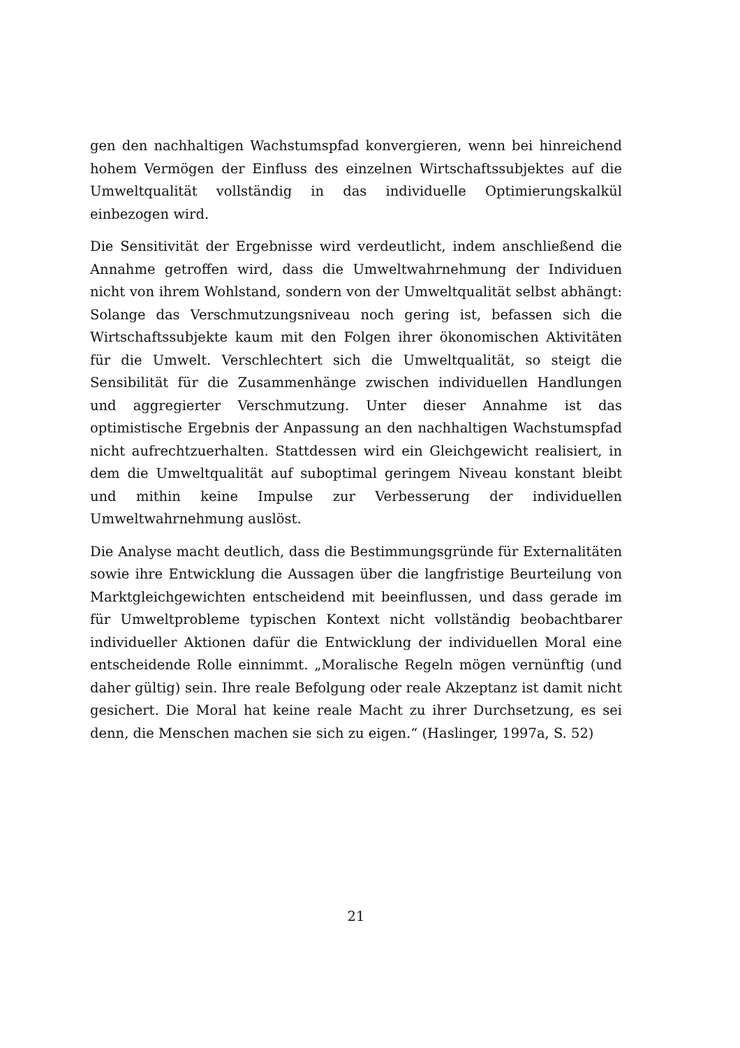gen den nachhaltigen Wachstumspfad konvergieren, wenn bei hinreichend hohem Vermögen der Einfluss des einzelnen Wirtschaftssubjektes auf die Umweltqualität vollständig in das individuelle Optimierungskalkül einbezogen wird.
Die Sensitivität der Ergebnisse wird verdeutlicht, indem anschließend die Annahme getroffen wird, dass die Umweltwahrnehmung der Individuen nicht von ihrem Wohlstand, sondern von der Umweltqualität selbst abhängt: Solange das Verschmutzungsniveau noch gering ist, befassen sich die Wirtschaftssubjekte kaum mit den Folgen ihrer ökonomischen Aktivitäten für die Umwelt. Verschlechtert sich die Umweltqualität, so steigt die Sensibilität für die Zusammenhänge zwischen individuellen Handlungen und aggregierter Verschmutzung. Unter dieser Annahme ist das optimistische Ergebnis der Anpassung an den nachhaltigen Wachstumspfad nicht aufrechtzuerhalten. Stattdessen wird ein Gleichgewicht realisiert, in dem die Umweltqualität auf suboptimal geringem Niveau konstant bleibt und mithin keine Impulse zur Verbesserung der individuellen Umweltwahrnehmung auslöst.
Die Analyse macht deutlich, dass die Bestimmungsgründe für Externalitäten sowie ihre Entwicklung die Aussagen über die langfristige Beurteilung von Marktgleichgewichten entscheidend mit beeinflussen, und dass gerade im für Umweltprobleme typischen Kontext nicht vollständig beobachtbarer individueller Aktionen dafür die Entwicklung der individuellen Moral eine entscheidende Rolle einnimmt. „Moralische Regeln mögen vernünftig (und daher gültig) sein. Ihre reale Befolgung oder reale Akzeptanz ist damit nicht gesichert. Die Moral hat keine reale Macht zu ihrer Durchsetzung, es sei denn, die Menschen machen sie sich zu eigen.“ (Haslinger, 1997a, S. 52)
21